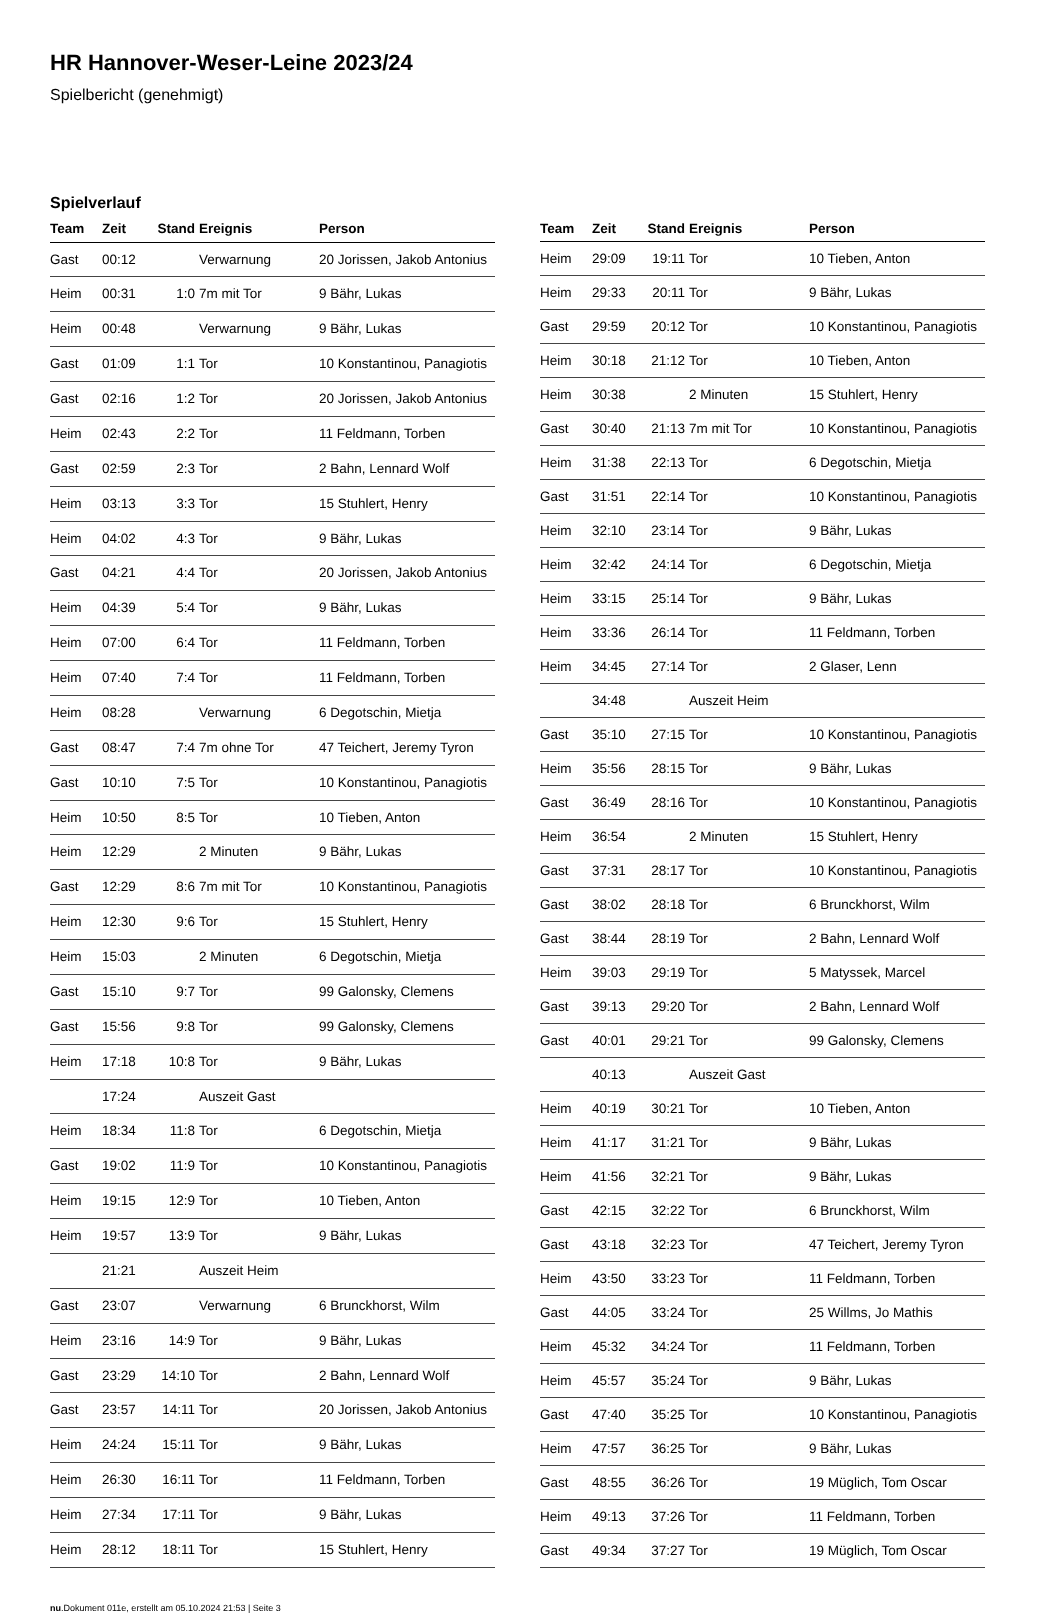HR Hannover-Weser-Leine 2023/24
Spielbericht (genehmigt)
Spielverlauf
| Team | Zeit | Stand | Ereignis | Person |
| --- | --- | --- | --- | --- |
| Gast | 00:12 | | Verwarnung | 20 Jorissen, Jakob Antonius |
| Heim | 00:31 | 1:0 | 7m mit Tor | 9 Bähr, Lukas |
| Heim | 00:48 | | Verwarnung | 9 Bähr, Lukas |
| Gast | 01:09 | 1:1 | Tor | 10 Konstantinou, Panagiotis |
| Gast | 02:16 | 1:2 | Tor | 20 Jorissen, Jakob Antonius |
| Heim | 02:43 | 2:2 | Tor | 11 Feldmann, Torben |
| Gast | 02:59 | 2:3 | Tor | 2 Bahn, Lennard Wolf |
| Heim | 03:13 | 3:3 | Tor | 15 Stuhlert, Henry |
| Heim | 04:02 | 4:3 | Tor | 9 Bähr, Lukas |
| Gast | 04:21 | 4:4 | Tor | 20 Jorissen, Jakob Antonius |
| Heim | 04:39 | 5:4 | Tor | 9 Bähr, Lukas |
| Heim | 07:00 | 6:4 | Tor | 11 Feldmann, Torben |
| Heim | 07:40 | 7:4 | Tor | 11 Feldmann, Torben |
| Heim | 08:28 | | Verwarnung | 6 Degotschin, Mietja |
| Gast | 08:47 | 7:4 | 7m ohne Tor | 47 Teichert, Jeremy Tyron |
| Gast | 10:10 | 7:5 | Tor | 10 Konstantinou, Panagiotis |
| Heim | 10:50 | 8:5 | Tor | 10 Tieben, Anton |
| Heim | 12:29 | | 2 Minuten | 9 Bähr, Lukas |
| Gast | 12:29 | 8:6 | 7m mit Tor | 10 Konstantinou, Panagiotis |
| Heim | 12:30 | 9:6 | Tor | 15 Stuhlert, Henry |
| Heim | 15:03 | | 2 Minuten | 6 Degotschin, Mietja |
| Gast | 15:10 | 9:7 | Tor | 99 Galonsky, Clemens |
| Gast | 15:56 | 9:8 | Tor | 99 Galonsky, Clemens |
| Heim | 17:18 | 10:8 | Tor | 9 Bähr, Lukas |
| | 17:24 | | Auszeit Gast | |
| Heim | 18:34 | 11:8 | Tor | 6 Degotschin, Mietja |
| Gast | 19:02 | 11:9 | Tor | 10 Konstantinou, Panagiotis |
| Heim | 19:15 | 12:9 | Tor | 10 Tieben, Anton |
| Heim | 19:57 | 13:9 | Tor | 9 Bähr, Lukas |
| | 21:21 | | Auszeit Heim | |
| Gast | 23:07 | | Verwarnung | 6 Brunckhorst, Wilm |
| Heim | 23:16 | 14:9 | Tor | 9 Bähr, Lukas |
| Gast | 23:29 | 14:10 | Tor | 2 Bahn, Lennard Wolf |
| Gast | 23:57 | 14:11 | Tor | 20 Jorissen, Jakob Antonius |
| Heim | 24:24 | 15:11 | Tor | 9 Bähr, Lukas |
| Heim | 26:30 | 16:11 | Tor | 11 Feldmann, Torben |
| Heim | 27:34 | 17:11 | Tor | 9 Bähr, Lukas |
| Heim | 28:12 | 18:11 | Tor | 15 Stuhlert, Henry |
| Team | Zeit | Stand | Ereignis | Person |
| --- | --- | --- | --- | --- |
| Heim | 29:09 | 19:11 | Tor | 10 Tieben, Anton |
| Heim | 29:33 | 20:11 | Tor | 9 Bähr, Lukas |
| Gast | 29:59 | 20:12 | Tor | 10 Konstantinou, Panagiotis |
| Heim | 30:18 | 21:12 | Tor | 10 Tieben, Anton |
| Heim | 30:38 | | 2 Minuten | 15 Stuhlert, Henry |
| Gast | 30:40 | 21:13 | 7m mit Tor | 10 Konstantinou, Panagiotis |
| Heim | 31:38 | 22:13 | Tor | 6 Degotschin, Mietja |
| Gast | 31:51 | 22:14 | Tor | 10 Konstantinou, Panagiotis |
| Heim | 32:10 | 23:14 | Tor | 9 Bähr, Lukas |
| Heim | 32:42 | 24:14 | Tor | 6 Degotschin, Mietja |
| Heim | 33:15 | 25:14 | Tor | 9 Bähr, Lukas |
| Heim | 33:36 | 26:14 | Tor | 11 Feldmann, Torben |
| Heim | 34:45 | 27:14 | Tor | 2 Glaser, Lenn |
| | 34:48 | | Auszeit Heim | |
| Gast | 35:10 | 27:15 | Tor | 10 Konstantinou, Panagiotis |
| Heim | 35:56 | 28:15 | Tor | 9 Bähr, Lukas |
| Gast | 36:49 | 28:16 | Tor | 10 Konstantinou, Panagiotis |
| Heim | 36:54 | | 2 Minuten | 15 Stuhlert, Henry |
| Gast | 37:31 | 28:17 | Tor | 10 Konstantinou, Panagiotis |
| Gast | 38:02 | 28:18 | Tor | 6 Brunckhorst, Wilm |
| Gast | 38:44 | 28:19 | Tor | 2 Bahn, Lennard Wolf |
| Heim | 39:03 | 29:19 | Tor | 5 Matyssek, Marcel |
| Gast | 39:13 | 29:20 | Tor | 2 Bahn, Lennard Wolf |
| Gast | 40:01 | 29:21 | Tor | 99 Galonsky, Clemens |
| | 40:13 | | Auszeit Gast | |
| Heim | 40:19 | 30:21 | Tor | 10 Tieben, Anton |
| Heim | 41:17 | 31:21 | Tor | 9 Bähr, Lukas |
| Heim | 41:56 | 32:21 | Tor | 9 Bähr, Lukas |
| Gast | 42:15 | 32:22 | Tor | 6 Brunckhorst, Wilm |
| Gast | 43:18 | 32:23 | Tor | 47 Teichert, Jeremy Tyron |
| Heim | 43:50 | 33:23 | Tor | 11 Feldmann, Torben |
| Gast | 44:05 | 33:24 | Tor | 25 Willms, Jo Mathis |
| Heim | 45:32 | 34:24 | Tor | 11 Feldmann, Torben |
| Heim | 45:57 | 35:24 | Tor | 9 Bähr, Lukas |
| Gast | 47:40 | 35:25 | Tor | 10 Konstantinou, Panagiotis |
| Heim | 47:57 | 36:25 | Tor | 9 Bähr, Lukas |
| Gast | 48:55 | 36:26 | Tor | 19 Müglich, Tom Oscar |
| Heim | 49:13 | 37:26 | Tor | 11 Feldmann, Torben |
| Gast | 49:34 | 37:27 | Tor | 19 Müglich, Tom Oscar |
nu.Dokument 011e, erstellt am 05.10.2024 21:53 | Seite 3